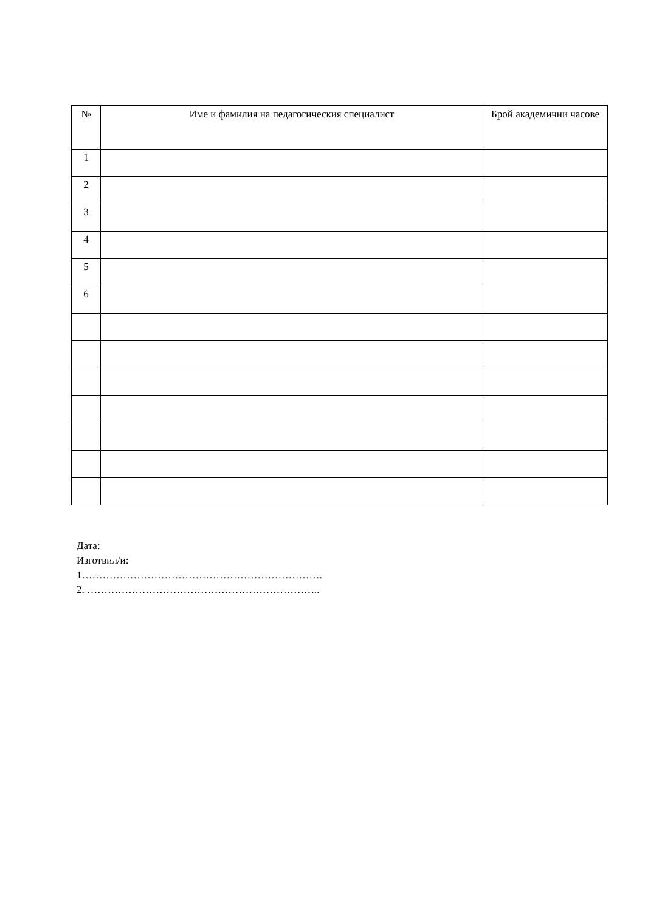| № | Име и фамилия на педагогическия специалист | Брой академични часове |
| --- | --- | --- |
| 1 | | |
| 2 | | |
| 3 | | |
| 4 | | |
| 5 | | |
| 6 | | |
Дата:
Изготвил/и:
1…………………………………………………………….
2. …………………………………………………………..